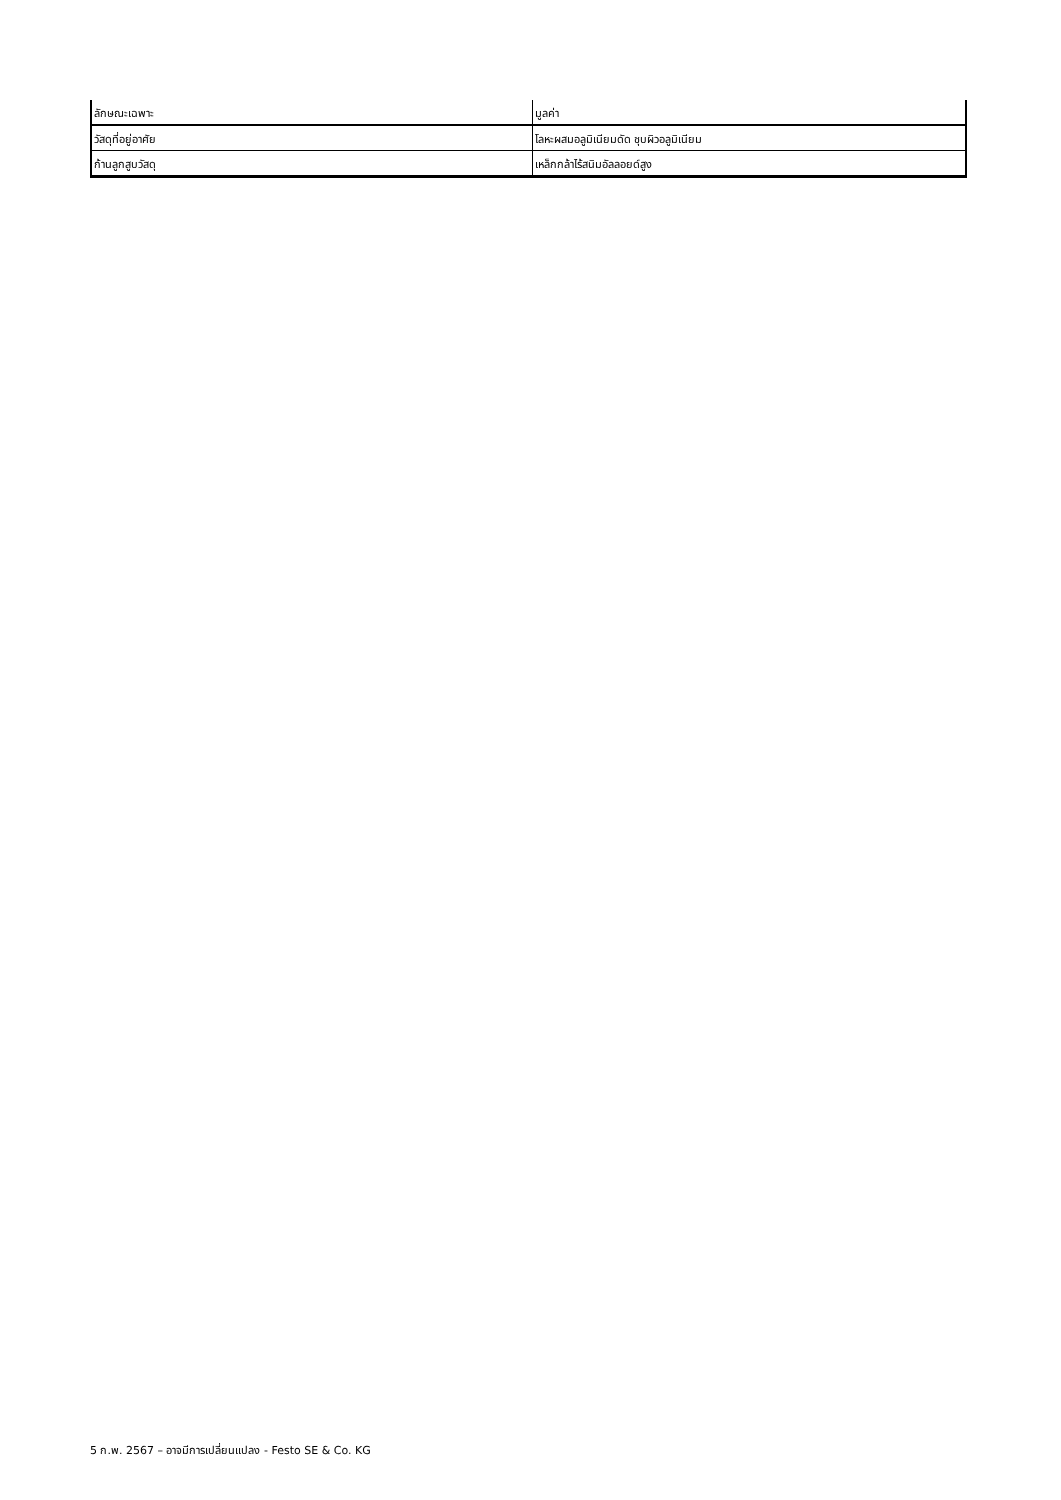| ลักษณะเฉพาะ | มูลค่า |
| วัสดุที่อยู่อาศัย | โลหะผสมอลูมิเนียมดัด ชุบผิวอลูมิเนียม |
| ก้านลูกสูบวัสดุ | เหล็กกล้าไร้สนิมอัลลอยด์สูง |
5 ก.พ. 2567 – อาจมีการเปลี่ยนแปลง - Festo SE & Co. KG